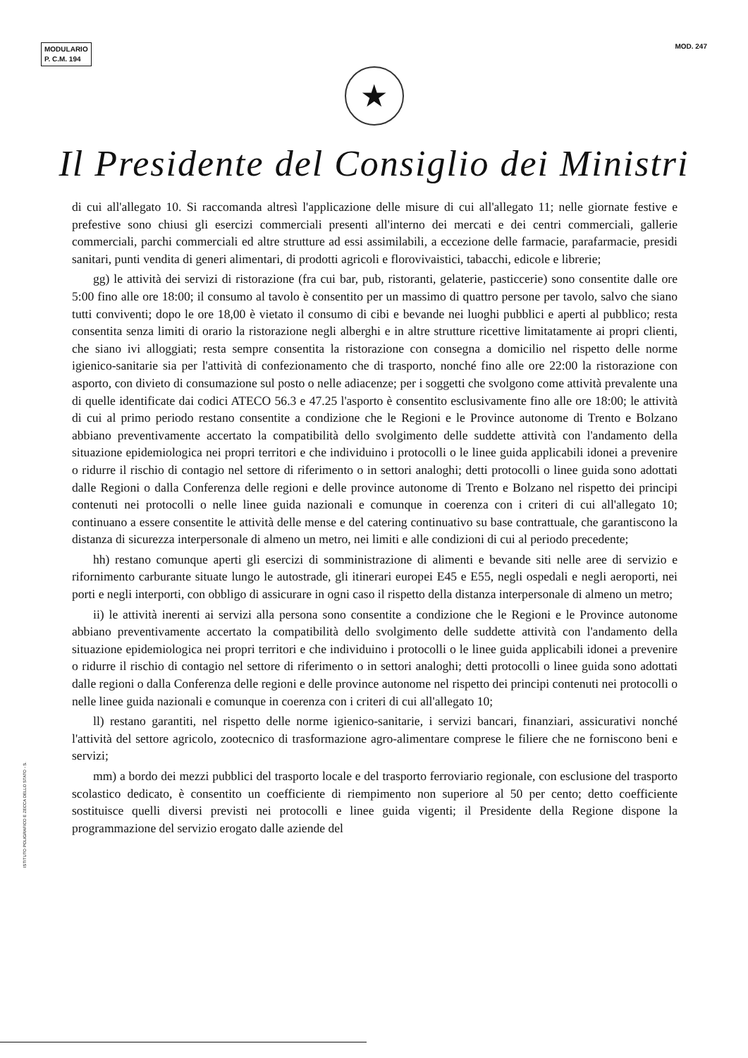MODULARIO
P. C.M. 194
MOD. 247
★
Il Presidente del Consiglio dei Ministri
di cui all'allegato 10. Si raccomanda altresì l'applicazione delle misure di cui all'allegato 11; nelle giornate festive e prefestive sono chiusi gli esercizi commerciali presenti all'interno dei mercati e dei centri commerciali, gallerie commerciali, parchi commerciali ed altre strutture ad essi assimilabili, a eccezione delle farmacie, parafarmacie, presidi sanitari, punti vendita di generi alimentari, di prodotti agricoli e florovivaistici, tabacchi, edicole e librerie;
gg) le attività dei servizi di ristorazione (fra cui bar, pub, ristoranti, gelaterie, pasticcerie) sono consentite dalle ore 5:00 fino alle ore 18:00; il consumo al tavolo è consentito per un massimo di quattro persone per tavolo, salvo che siano tutti conviventi; dopo le ore 18,00 è vietato il consumo di cibi e bevande nei luoghi pubblici e aperti al pubblico; resta consentita senza limiti di orario la ristorazione negli alberghi e in altre strutture ricettive limitatamente ai propri clienti, che siano ivi alloggiati; resta sempre consentita la ristorazione con consegna a domicilio nel rispetto delle norme igienico-sanitarie sia per l'attività di confezionamento che di trasporto, nonché fino alle ore 22:00 la ristorazione con asporto, con divieto di consumazione sul posto o nelle adiacenze; per i soggetti che svolgono come attività prevalente una di quelle identificate dai codici ATECO 56.3 e 47.25 l'asporto è consentito esclusivamente fino alle ore 18:00; le attività di cui al primo periodo restano consentite a condizione che le Regioni e le Province autonome di Trento e Bolzano abbiano preventivamente accertato la compatibilità dello svolgimento delle suddette attività con l'andamento della situazione epidemiologica nei propri territori e che individuino i protocolli o le linee guida applicabili idonei a prevenire o ridurre il rischio di contagio nel settore di riferimento o in settori analoghi; detti protocolli o linee guida sono adottati dalle Regioni o dalla Conferenza delle regioni e delle province autonome di Trento e Bolzano nel rispetto dei principi contenuti nei protocolli o nelle linee guida nazionali e comunque in coerenza con i criteri di cui all'allegato 10; continuano a essere consentite le attività delle mense e del catering continuativo su base contrattuale, che garantiscono la distanza di sicurezza interpersonale di almeno un metro, nei limiti e alle condizioni di cui al periodo precedente;
hh) restano comunque aperti gli esercizi di somministrazione di alimenti e bevande siti nelle aree di servizio e rifornimento carburante situate lungo le autostrade, gli itinerari europei E45 e E55, negli ospedali e negli aeroporti, nei porti e negli interporti, con obbligo di assicurare in ogni caso il rispetto della distanza interpersonale di almeno un metro;
ii) le attività inerenti ai servizi alla persona sono consentite a condizione che le Regioni e le Province autonome abbiano preventivamente accertato la compatibilità dello svolgimento delle suddette attività con l'andamento della situazione epidemiologica nei propri territori e che individuino i protocolli o le linee guida applicabili idonei a prevenire o ridurre il rischio di contagio nel settore di riferimento o in settori analoghi; detti protocolli o linee guida sono adottati dalle regioni o dalla Conferenza delle regioni e delle province autonome nel rispetto dei principi contenuti nei protocolli o nelle linee guida nazionali e comunque in coerenza con i criteri di cui all'allegato 10;
ll) restano garantiti, nel rispetto delle norme igienico-sanitarie, i servizi bancari, finanziari, assicurativi nonché l'attività del settore agricolo, zootecnico di trasformazione agro-alimentare comprese le filiere che ne forniscono beni e servizi;
mm) a bordo dei mezzi pubblici del trasporto locale e del trasporto ferroviario regionale, con esclusione del trasporto scolastico dedicato, è consentito un coefficiente di riempimento non superiore al 50 per cento; detto coefficiente sostituisce quelli diversi previsti nei protocolli e linee guida vigenti; il Presidente della Regione dispone la programmazione del servizio erogato dalle aziende del
ISTITUTO POLIGRAFICO E ZECCA DELLO STATO - S.